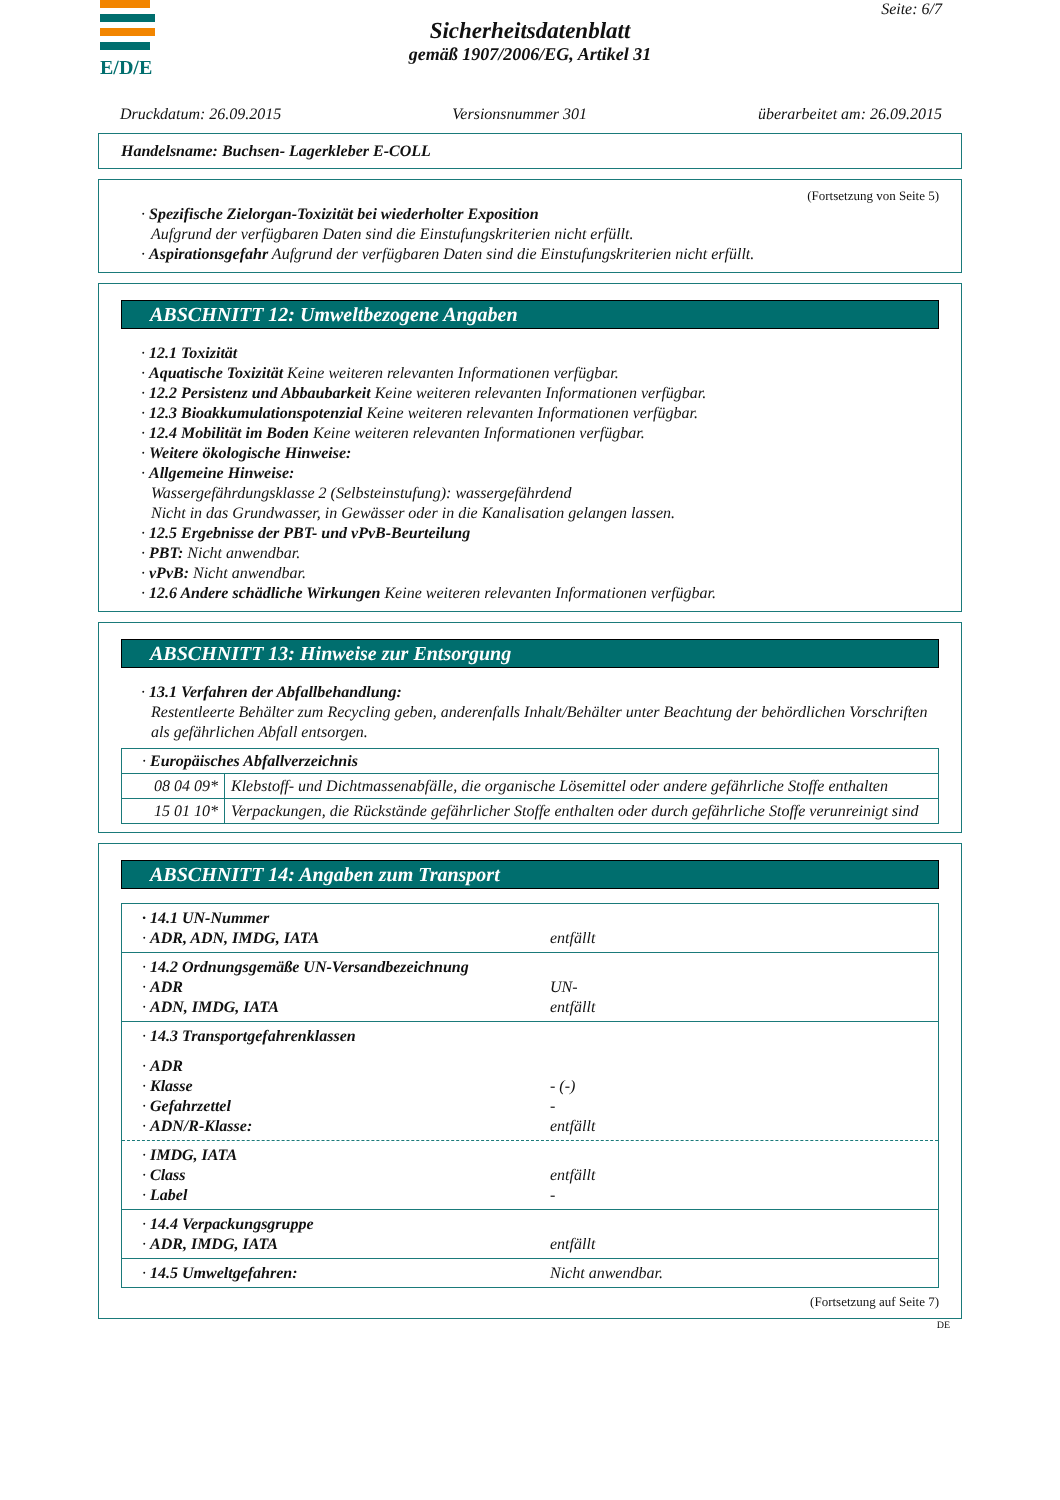E/D/E Seite: 6/7
Sicherheitsdatenblatt
gemäß 1907/2006/EG, Artikel 31
Druckdatum: 26.09.2015 Versionsnummer 301 überarbeitet am: 26.09.2015
Handelsname: Buchsen- Lagerkleber E-COLL
(Fortsetzung von Seite 5)
· Spezifische Zielorgan-Toxizität bei wiederholter Exposition
Aufgrund der verfügbaren Daten sind die Einstufungskriterien nicht erfüllt.
· Aspirationsgefahr Aufgrund der verfügbaren Daten sind die Einstufungskriterien nicht erfüllt.
ABSCHNITT 12: Umweltbezogene Angaben
· 12.1 Toxizität
· Aquatische Toxizität Keine weiteren relevanten Informationen verfügbar.
· 12.2 Persistenz und Abbaubarkeit Keine weiteren relevanten Informationen verfügbar.
· 12.3 Bioakkumulationspotenzial Keine weiteren relevanten Informationen verfügbar.
· 12.4 Mobilität im Boden Keine weiteren relevanten Informationen verfügbar.
· Weitere ökologische Hinweise:
· Allgemeine Hinweise:
Wassergefährdungsklasse 2 (Selbsteinstufung): wassergefährdend
Nicht in das Grundwasser, in Gewässer oder in die Kanalisation gelangen lassen.
· 12.5 Ergebnisse der PBT- und vPvB-Beurteilung
· PBT: Nicht anwendbar.
· vPvB: Nicht anwendbar.
· 12.6 Andere schädliche Wirkungen Keine weiteren relevanten Informationen verfügbar.
ABSCHNITT 13: Hinweise zur Entsorgung
· 13.1 Verfahren der Abfallbehandlung:
Restentleerte Behälter zum Recycling geben, anderenfalls Inhalt/Behälter unter Beachtung der behördlichen Vorschriften als gefährlichen Abfall entsorgen.
| · Europäisches Abfallverzeichnis | |
| 08 04 09* | Klebstoff- und Dichtmassenabfälle, die organische Lösemittel oder andere gefährliche Stoffe enthalten |
| 15 01 10* | Verpackungen, die Rückstände gefährlicher Stoffe enthalten oder durch gefährliche Stoffe verunreinigt sind |
ABSCHNITT 14: Angaben zum Transport
| · 14.1 UN-Nummer | |
| · ADR, ADN, IMDG, IATA | entfällt |
| · 14.2 Ordnungsgemäße UN-Versandbezeichnung | |
| · ADR | UN- |
| · ADN, IMDG, IATA | entfällt |
| · 14.3 Transportgefahrenklassen | |
| · ADR | |
| · Klasse | - (-) |
| · Gefahrzettel | - |
| · ADN/R-Klasse: | entfällt |
| · IMDG, IATA | |
| · Class | entfällt |
| · Label | - |
| · 14.4 Verpackungsgruppe | |
| · ADR, IMDG, IATA | entfällt |
| · 14.5 Umweltgefahren: | Nicht anwendbar. |
(Fortsetzung auf Seite 7)
DE